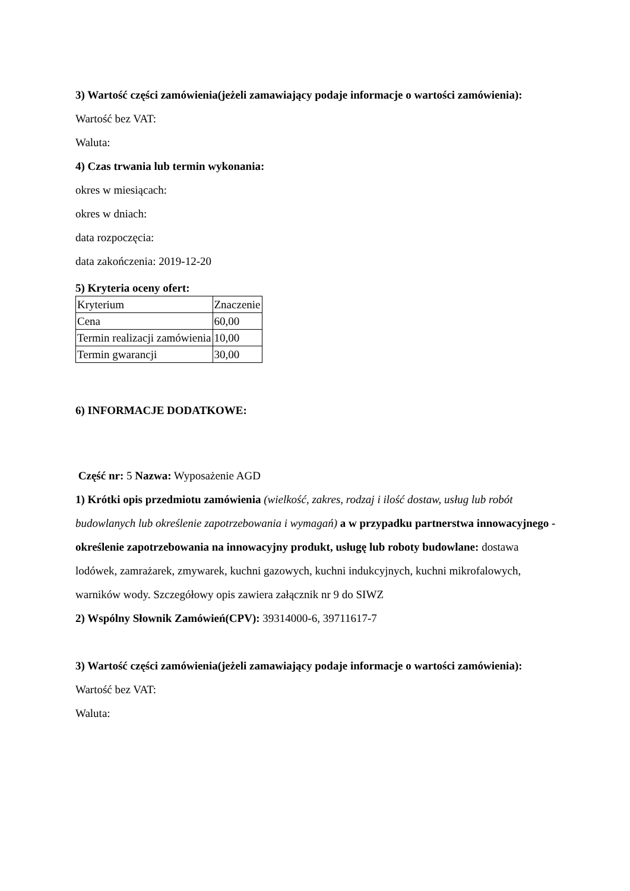3) Wartość części zamówienia(jeżeli zamawiający podaje informacje o wartości zamówienia):
Wartość bez VAT:
Waluta:
4) Czas trwania lub termin wykonania:
okres w miesiącach:
okres w dniach:
data rozpoczęcia:
data zakończenia: 2019-12-20
5) Kryteria oceny ofert:
| Kryterium | Znaczenie |
| Cena | 60,00 |
| Termin realizacji zamówienia | 10,00 |
| Termin gwarancji | 30,00 |
6) INFORMACJE DODATKOWE:
Część nr: 5 Nazwa: Wyposażenie AGD
1) Krótki opis przedmiotu zamówienia (wielkość, zakres, rodzaj i ilość dostaw, usług lub robót budowlanych lub określenie zapotrzebowania i wymagań) a w przypadku partnerstwa innowacyjnego -określenie zapotrzebowania na innowacyjny produkt, usługę lub roboty budowlane: dostawa lodówek, zamrażarek, zmywarek, kuchni gazowych, kuchni indukcyjnych, kuchni mikrofalowych, warników wody. Szczegółowy opis zawiera załącznik nr 9 do SIWZ
2) Wspólny Słownik Zamówień(CPV): 39314000-6, 39711617-7
3) Wartość części zamówienia(jeżeli zamawiający podaje informacje o wartości zamówienia):
Wartość bez VAT:
Waluta: